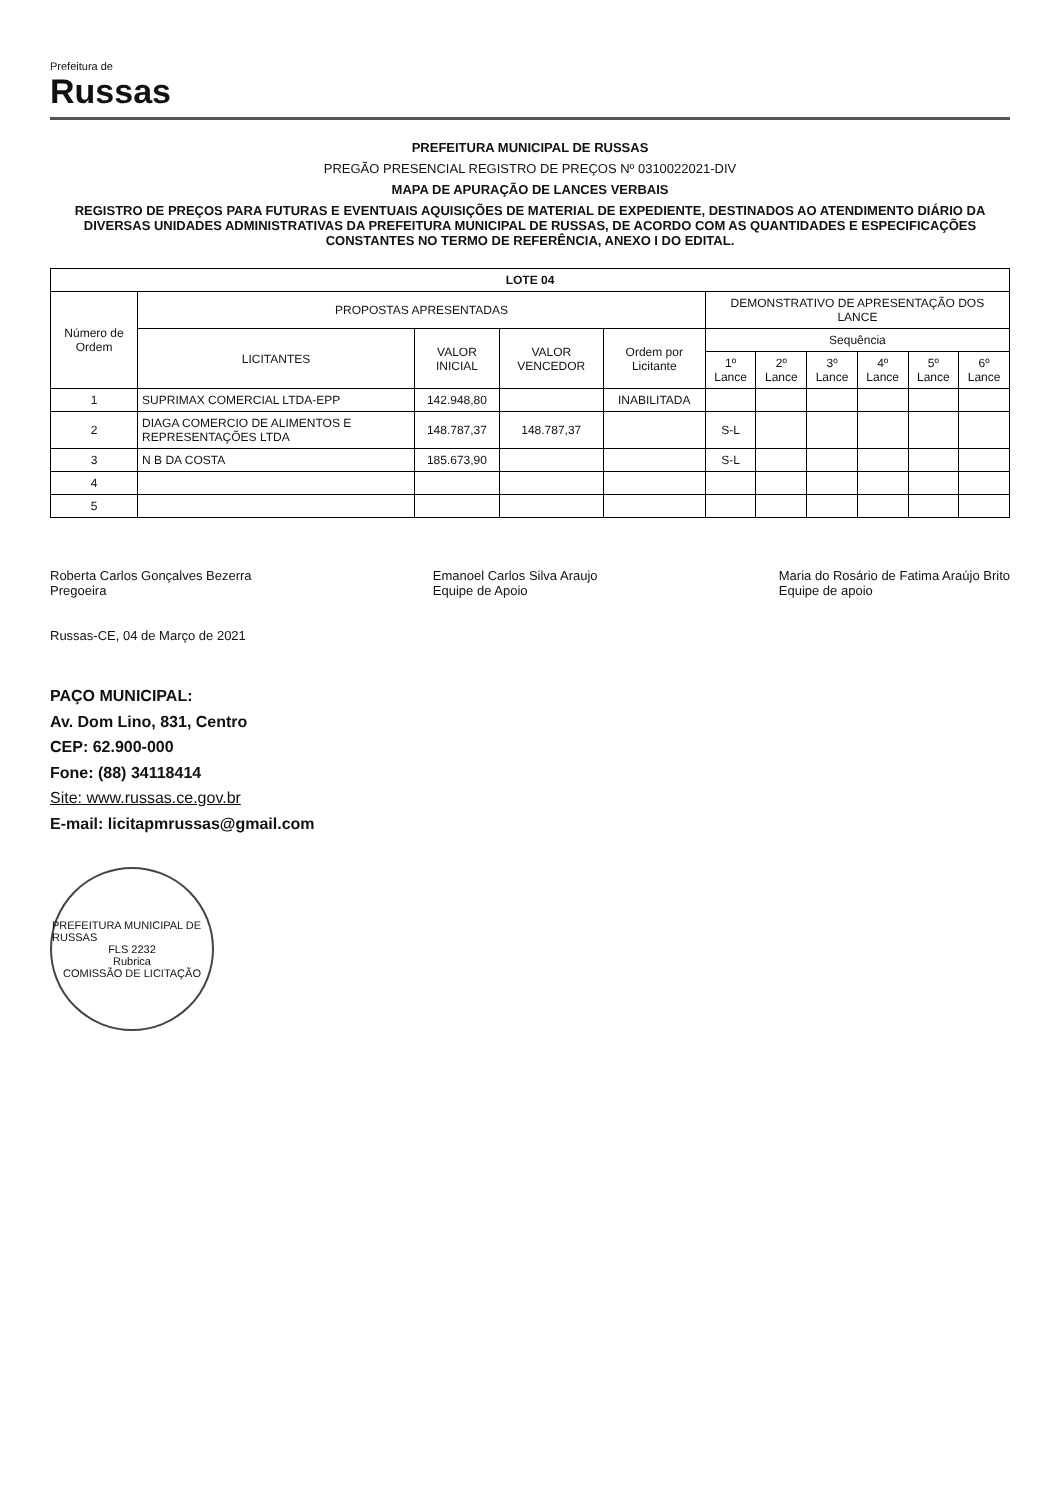Prefeitura de
Russas
PREFEITURA MUNICIPAL DE RUSSAS
PREGÃO PRESENCIAL REGISTRO DE PREÇOS Nº 0310022021-DIV
MAPA DE APURAÇÃO DE LANCES VERBAIS
REGISTRO DE PREÇOS PARA FUTURAS E EVENTUAIS AQUISIÇÕES DE MATERIAL DE EXPEDIENTE, DESTINADOS AO ATENDIMENTO DIÁRIO DA DIVERSAS UNIDADES ADMINISTRATIVAS DA PREFEITURA MUNICIPAL DE RUSSAS, DE ACORDO COM AS QUANTIDADES E ESPECIFICAÇÕES CONSTANTES NO TERMO DE REFERÊNCIA, ANEXO I DO EDITAL.
| LOTE 04 | | | | | | | | | | |
| --- | --- | --- | --- | --- | --- | --- | --- | --- | --- | --- |
| Número de Ordem | PROPOSTAS APRESENTADAS | | | | DEMONSTRATIVO DE APRESENTAÇÃO DOS LANCE | | | | | |
| | LICITANTES | VALOR INICIAL | VALOR VENCEDOR | Ordem por Licitante | Sequência | | | | | |
| | | | | | 1º Lance | 2º Lance | 3º Lance | 4º Lance | 5º Lance | 6º Lance |
| 1 | SUPRIMAX COMERCIAL LTDA-EPP | 142.948,80 | | INABILITADA | | | | | | |
| 2 | DIAGA COMERCIO DE ALIMENTOS E REPRESENTAÇÕES LTDA | 148.787,37 | 148.787,37 | | S-L | | | | | |
| 3 | N B DA COSTA | 185.673,90 | | | S-L | | | | | |
| 4 | | | | | | | | | | |
| 5 | | | | | | | | | | |
Roberta Carlos Gonçalves Bezerra
Pregoeira
Emanoel Carlos Silva Araujo
Equipe de Apoio
Maria do Rosário de Fatima Araújo Brito
Equipe de apoio
Russas-CE, 04 de Março de 2021
PAÇO MUNICIPAL:
Av. Dom Lino, 831, Centro
CEP: 62.900-000
Fone: (88) 34118414
Site: www.russas.ce.gov.br
E-mail: licitapmrussas@gmail.com
PREFEITURA MUNICIPAL DE RUSSAS
FLS 2232
Rubrica
COMISSÃO DE LICITAÇÃO